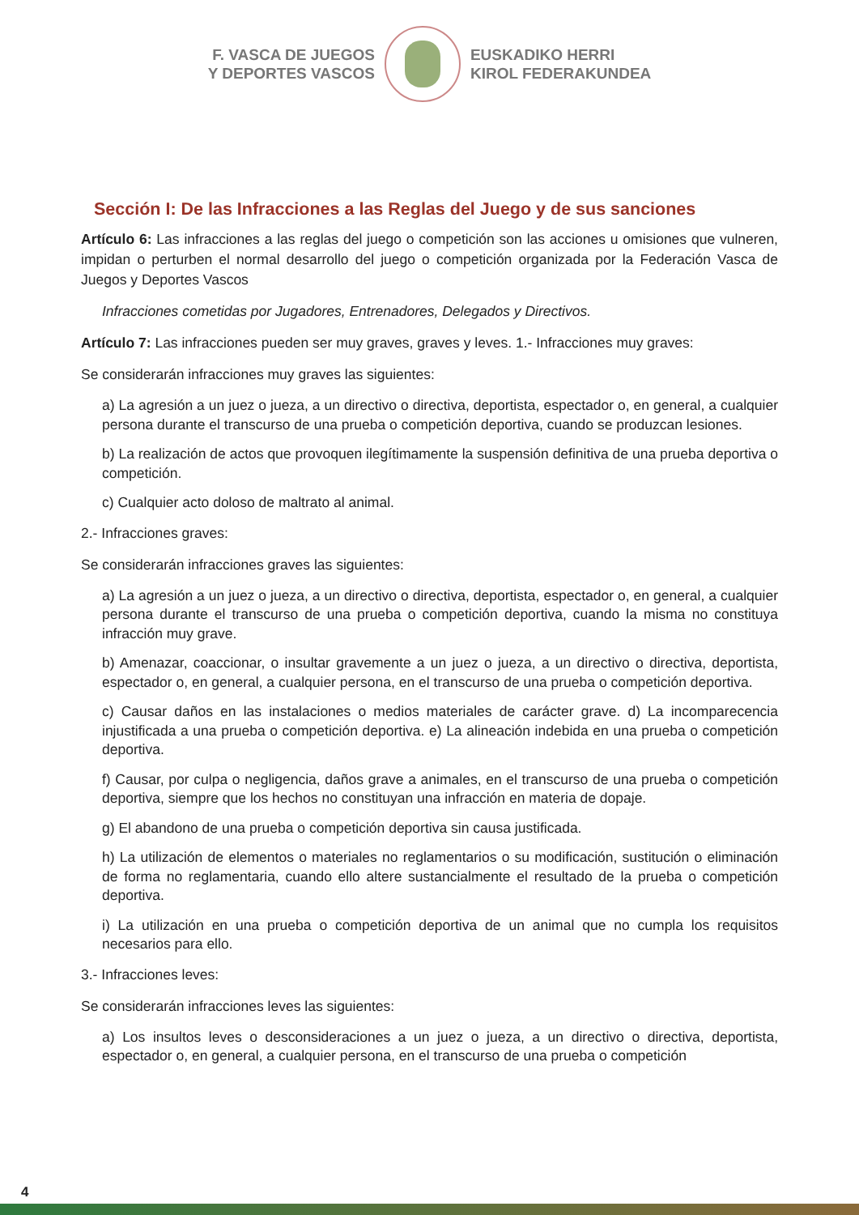F. VASCA DE JUEGOS
Y DEPORTES VASCOS
EUSKADIKO HERRI
KIROL FEDERAKUNDEA
Sección I: De las Infracciones a las Reglas del Juego y de sus sanciones
Artículo 6: Las infracciones a las reglas del juego o competición son las acciones u omisiones que vulneren, impidan o perturben el normal desarrollo del juego o competición organizada por la Federación Vasca de Juegos y Deportes Vascos
Infracciones cometidas por Jugadores, Entrenadores, Delegados y Directivos.
Artículo 7: Las infracciones pueden ser muy graves, graves y leves. 1.- Infracciones muy graves:
Se considerarán infracciones muy graves las siguientes:
a) La agresión a un juez o jueza, a un directivo o directiva, deportista, espectador o, en general, a cualquier persona durante el transcurso de una prueba o competición deportiva, cuando se produzcan lesiones.
b) La realización de actos que provoquen ilegítimamente la suspensión definitiva de una prueba deportiva o competición.
c) Cualquier acto doloso de maltrato al animal.
2.- Infracciones graves:
Se considerarán infracciones graves las siguientes:
a) La agresión a un juez o jueza, a un directivo o directiva, deportista, espectador o, en general, a cualquier persona durante el transcurso de una prueba o competición deportiva, cuando la misma no constituya infracción muy grave.
b) Amenazar, coaccionar, o insultar gravemente a un juez o jueza, a un directivo o directiva, deportista, espectador o, en general, a cualquier persona, en el transcurso de una prueba o competición deportiva.
c) Causar daños en las instalaciones o medios materiales de carácter grave. d) La incomparecencia injustificada a una prueba o competición deportiva. e) La alineación indebida en una prueba o competición deportiva.
f) Causar, por culpa o negligencia, daños grave a animales, en el transcurso de una prueba o competición deportiva, siempre que los hechos no constituyan una infracción en materia de dopaje.
g) El abandono de una prueba o competición deportiva sin causa justificada.
h) La utilización de elementos o materiales no reglamentarios o su modificación, sustitución o eliminación de forma no reglamentaria, cuando ello altere sustancialmente el resultado de la prueba o competición deportiva.
i) La utilización en una prueba o competición deportiva de un animal que no cumpla los requisitos necesarios para ello.
3.- Infracciones leves:
Se considerarán infracciones leves las siguientes:
a) Los insultos leves o desconsideraciones a un juez o jueza, a un directivo o directiva, deportista, espectador o, en general, a cualquier persona, en el transcurso de una prueba o competición
4